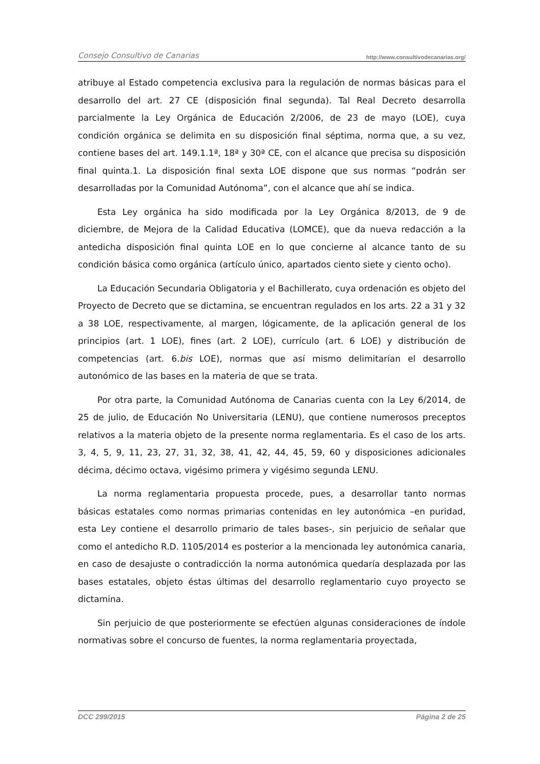Consejo Consultivo de Canarias http://www.consultivodecanarias.org/
atribuye al Estado competencia exclusiva para la regulación de normas básicas para el desarrollo del art. 27 CE (disposición final segunda). Tal Real Decreto desarrolla parcialmente la Ley Orgánica de Educación 2/2006, de 23 de mayo (LOE), cuya condición orgánica se delimita en su disposición final séptima, norma que, a su vez, contiene bases del art. 149.1.1ª, 18ª y 30ª CE, con el alcance que precisa su disposición final quinta.1. La disposición final sexta LOE dispone que sus normas “podrán ser desarrolladas por la Comunidad Autónoma”, con el alcance que ahí se indica.
Esta Ley orgánica ha sido modificada por la Ley Orgánica 8/2013, de 9 de diciembre, de Mejora de la Calidad Educativa (LOMCE), que da nueva redacción a la antedicha disposición final quinta LOE en lo que concierne al alcance tanto de su condición básica como orgánica (artículo único, apartados ciento siete y ciento ocho).
La Educación Secundaria Obligatoria y el Bachillerato, cuya ordenación es objeto del Proyecto de Decreto que se dictamina, se encuentran regulados en los arts. 22 a 31 y 32 a 38 LOE, respectivamente, al margen, lógicamente, de la aplicación general de los principios (art. 1 LOE), fines (art. 2 LOE), currículo (art. 6 LOE) y distribución de competencias (art. 6.bis LOE), normas que así mismo delimitarían el desarrollo autonómico de las bases en la materia de que se trata.
Por otra parte, la Comunidad Autónoma de Canarias cuenta con la Ley 6/2014, de 25 de julio, de Educación No Universitaria (LENU), que contiene numerosos preceptos relativos a la materia objeto de la presente norma reglamentaria. Es el caso de los arts. 3, 4, 5, 9, 11, 23, 27, 31, 32, 38, 41, 42, 44, 45, 59, 60 y disposiciones adicionales décima, décimo octava, vigésimo primera y vigésimo segunda LENU.
La norma reglamentaria propuesta procede, pues, a desarrollar tanto normas básicas estatales como normas primarias contenidas en ley autonómica –en puridad, esta Ley contiene el desarrollo primario de tales bases-, sin perjuicio de señalar que como el antedicho R.D. 1105/2014 es posterior a la mencionada ley autonómica canaria, en caso de desajuste o contradicción la norma autonómica quedaría desplazada por las bases estatales, objeto éstas últimas del desarrollo reglamentario cuyo proyecto se dictamina.
Sin perjuicio de que posteriormente se efectúen algunas consideraciones de índole normativas sobre el concurso de fuentes, la norma reglamentaria proyectada,
DCC 299/2015 Página 2 de 25